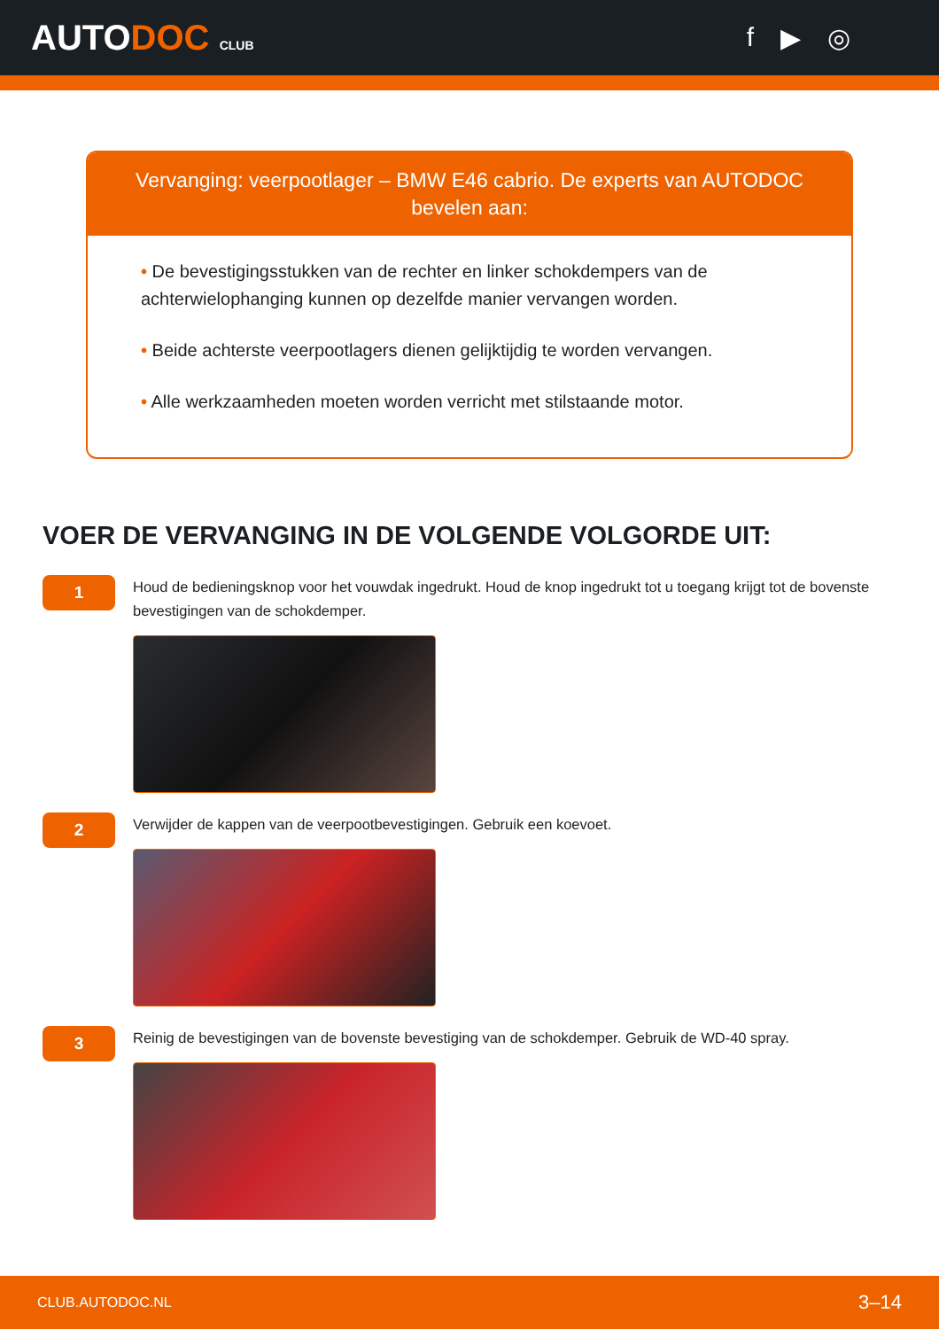AUTODOC CLUB
f ▶ ◎
Vervanging: veerpootlager – BMW E46 cabrio. De experts van AUTODOC bevelen aan:
• De bevestigingsstukken van de rechter en linker schokdempers van de achterwielophanging kunnen op dezelfde manier vervangen worden.
• Beide achterste veerpootlagers dienen gelijktijdig te worden vervangen.
• Alle werkzaamheden moeten worden verricht met stilstaande motor.
VOER DE VERVANGING IN DE VOLGENDE VOLGORDE UIT:
1
Houd de bedieningsknop voor het vouwdak ingedrukt. Houd de knop ingedrukt tot u toegang krijgt tot de bovenste bevestigingen van de schokdemper.
2
Verwijder de kappen van de veerpootbevestigingen. Gebruik een koevoet.
3
Reinig de bevestigingen van de bovenste bevestiging van de schokdemper. Gebruik de WD-40 spray.
CLUB.AUTODOC.NL 3–14